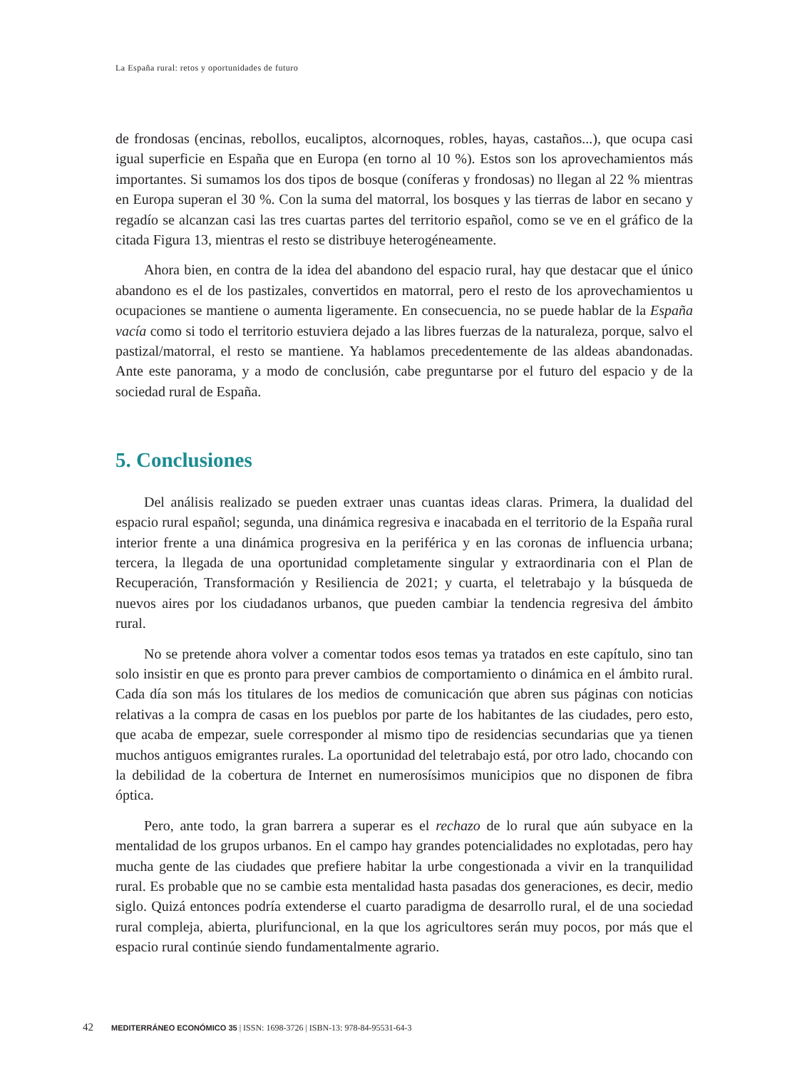La España rural: retos y oportunidades de futuro
de frondosas (encinas, rebollos, eucaliptos, alcornoques, robles, hayas, castaños...), que ocupa casi igual superficie en España que en Europa (en torno al 10 %). Estos son los aprovechamientos más importantes. Si sumamos los dos tipos de bosque (coníferas y frondosas) no llegan al 22 % mientras en Europa superan el 30 %. Con la suma del matorral, los bosques y las tierras de labor en secano y regadío se alcanzan casi las tres cuartas partes del territorio español, como se ve en el gráfico de la citada Figura 13, mientras el resto se distribuye heterogéneamente.
Ahora bien, en contra de la idea del abandono del espacio rural, hay que destacar que el único abandono es el de los pastizales, convertidos en matorral, pero el resto de los aprovechamientos u ocupaciones se mantiene o aumenta ligeramente. En consecuencia, no se puede hablar de la España vacía como si todo el territorio estuviera dejado a las libres fuerzas de la naturaleza, porque, salvo el pastizal/matorral, el resto se mantiene. Ya hablamos precedentemente de las aldeas abandonadas. Ante este panorama, y a modo de conclusión, cabe preguntarse por el futuro del espacio y de la sociedad rural de España.
5. Conclusiones
Del análisis realizado se pueden extraer unas cuantas ideas claras. Primera, la dualidad del espacio rural español; segunda, una dinámica regresiva e inacabada en el territorio de la España rural interior frente a una dinámica progresiva en la periférica y en las coronas de influencia urbana; tercera, la llegada de una oportunidad completamente singular y extraordinaria con el Plan de Recuperación, Transformación y Resiliencia de 2021; y cuarta, el teletrabajo y la búsqueda de nuevos aires por los ciudadanos urbanos, que pueden cambiar la tendencia regresiva del ámbito rural.
No se pretende ahora volver a comentar todos esos temas ya tratados en este capítulo, sino tan solo insistir en que es pronto para prever cambios de comportamiento o dinámica en el ámbito rural. Cada día son más los titulares de los medios de comunicación que abren sus páginas con noticias relativas a la compra de casas en los pueblos por parte de los habitantes de las ciudades, pero esto, que acaba de empezar, suele corresponder al mismo tipo de residencias secundarias que ya tienen muchos antiguos emigrantes rurales. La oportunidad del teletrabajo está, por otro lado, chocando con la debilidad de la cobertura de Internet en numerosísimos municipios que no disponen de fibra óptica.
Pero, ante todo, la gran barrera a superar es el rechazo de lo rural que aún subyace en la mentalidad de los grupos urbanos. En el campo hay grandes potencialidades no explotadas, pero hay mucha gente de las ciudades que prefiere habitar la urbe congestionada a vivir en la tranquilidad rural. Es probable que no se cambie esta mentalidad hasta pasadas dos generaciones, es decir, medio siglo. Quizá entonces podría extenderse el cuarto paradigma de desarrollo rural, el de una sociedad rural compleja, abierta, plurifuncional, en la que los agricultores serán muy pocos, por más que el espacio rural continúe siendo fundamentalmente agrario.
42 MEDITERRÁNEO ECONÓMICO 35 | ISSN: 1698-3726 | ISBN-13: 978-84-95531-64-3